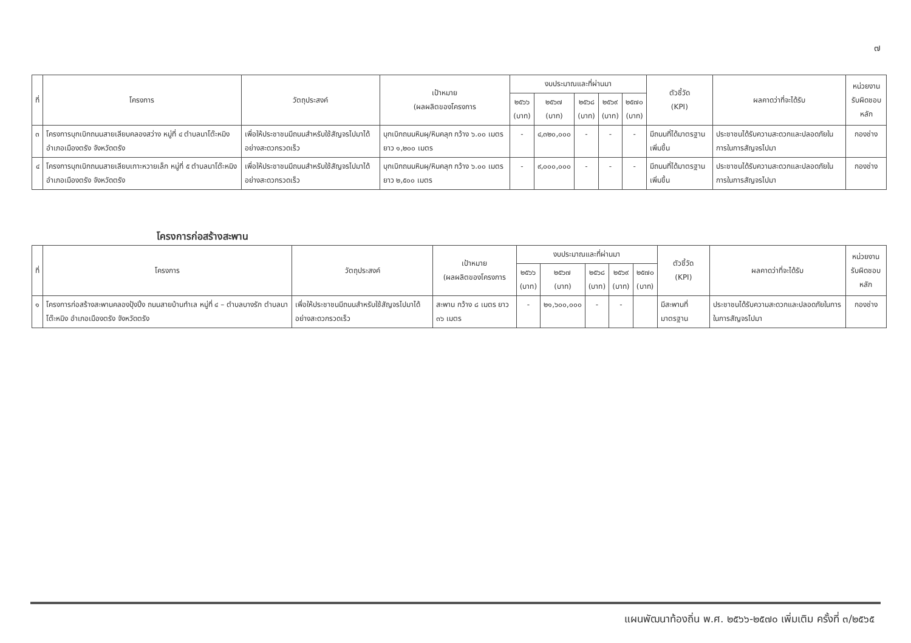๗
| ที่ | โครงการ | วัตถุประสงค์ | เป้าหมาย (ผลผลิตของโครงการ | งบประมาณและที่ผ่านมา | | | | | ตัวชี้วัด (KPI) | ผลคาดว่าที่จะได้รับ | หน่วยงาน รับผิดชอบหลัก |
| --- | --- | --- | --- | --- | --- | --- | --- | --- | --- | --- | --- |
| | | | | ๒๕๖๖ (บาท) | ๒๕๖๗ (บาท) | ๒๕๖๘ (บาท) | ๒๕๖๙ (บาท) | ๒๕๗๐ (บาท) | | | |
| ๓ | โครงการบุกเบิกถนนสายเลียบคลองสว่าง หมู่ที่ ๔ ตำบลนาโต๊ะหมิง อำเภอเมืองตรัง จังหวัดตรัง | เพื่อให้ประชาชนมีถนนสำหรับใช้สัญจรไปมาได้อย่างสะดวกรวดเร็ว | บุกเบิกถนนหินผุ/หินคลุก กว้าง ๖.๐๐ เมตร ยาว ๑,๒๐๐ เมตร | - | ๔,๓๒๐,๐๐๐ | - | - | - | มีถนนที่ได้มาตรฐานเพิ่มขึ้น | ประชาชนได้รับความสะดวกและปลอดภัยในการในการสัญจรไปมา | กองช่าง |
| ๔ | โครงการบุกเบิกถนนสายเลียบเกาะหวายเล็ก หมู่ที่ ๕ ตำบลนาโต๊ะหมิง อำเภอเมืองตรัง จังหวัดตรัง | เพื่อให้ประชาชนมีถนนสำหรับใช้สัญจรไปมาได้อย่างสะดวกรวดเร็ว | บุกเบิกถนนหินผุ/หินคลุก กว้าง ๖.๐๐ เมตร ยาว ๒,๕๐๐ เมตร | - | ๙,๐๐๐,๐๐๐ | - | - | - | มีถนนที่ได้มาตรฐานเพิ่มขึ้น | ประชาชนได้รับความสะดวกและปลอดภัยในการในการสัญจรไปมา | กองช่าง |
โครงการก่อสร้างสะพาน
| ที่ | โครงการ | วัตถุประสงค์ | เป้าหมาย (ผลผลิตของโครงการ | งบประมาณและที่ผ่านมา | | | | | ตัวชี้วัด (KPI) | ผลคาดว่าที่จะได้รับ | หน่วยงาน รับผิดชอบหลัก |
| --- | --- | --- | --- | --- | --- | --- | --- | --- | --- | --- | --- |
| | | | | ๒๕๖๖ (บาท) | ๒๕๖๗ (บาท) | ๒๕๖๘ (บาท) | ๒๕๖๙ (บาท) | ๒๕๗๐ (บาท) | | | |
| ๑ | โครงการก่อสร้างสะพานคลองปุ้งปิ้ง ถนนสายบ้านทำเล หมู่ที่ ๔ – ตำบลบางรัก ตำบลนาโต๊ะหมิง อำเภอเมืองตรัง จังหวัดตรัง | เพื่อให้ประชาชนมีถนนสำหรับใช้สัญจรไปมาได้อย่างสะดวกรวดเร็ว | สะพาน กว้าง ๘ เมตร ยาว ๓๖ เมตร | - | ๒๑,๖๐๐,๐๐๐ | - | - | | มีสะพานที่มาตรฐาน | ประชาชนได้รับความสะดวกและปลอดภัยในการในการสัญจรไปมา | กองช่าง |
แผนพัฒนาท้องถิ่น พ.ศ. ๒๕๖๖-๒๕๗๐ เพิ่มเติม ครั้งที่ ๓/๒๕๖๕